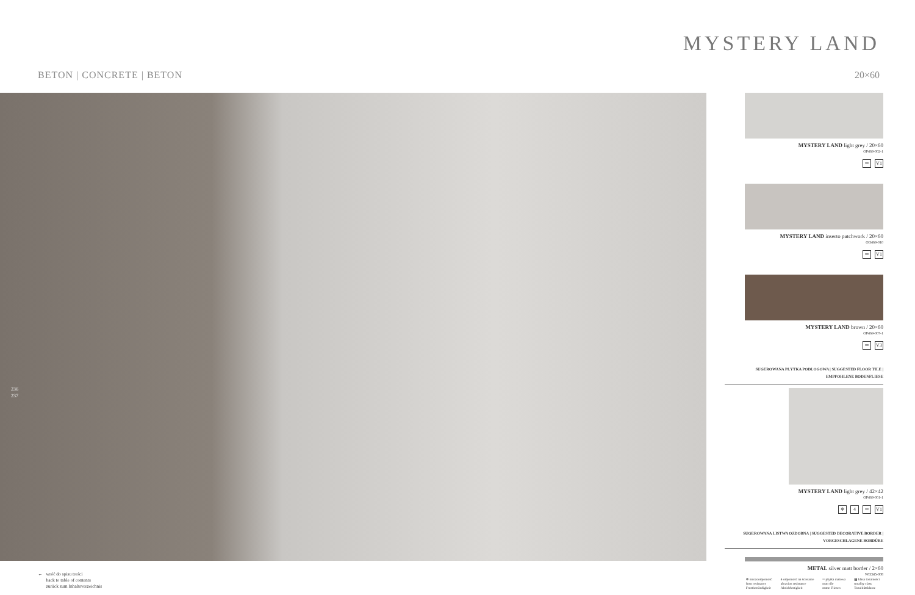MYSTERY LAND
BETON | CONCRETE | BETON 20×60
236
237
MYSTERY LAND light grey / 20×60
OP469-002-1
═ V1
MYSTERY LAND inserto patchwork / 20×60
OD469-010
═ V1
MYSTERY LAND brown / 20×60
OP469-007-1
═ V3
SUGEROWANA PŁYTKA PODŁOGOWA | SUGGESTED FLOOR TILE |
EMPFOHLENE BODENFLIESE
MYSTERY LAND light grey / 42×42
OP469-001-1
❄ 4 ═ V1
SUGEROWANA LISTWA OZDOBNA | SUGGESTED DECORATIVE BORDER |
VORGESCHLAGENE BORDÜRE
METAL silver matt border / 2×60
WD345-008
← wróć do spisu treści
back to table of contents
zurück zum Inhaltsverzeichnis
❄ mrozoodporność
frost resistance
Frostbeständigkeit
4 odporność na ścieranie
abrasion resistance
Abriebfestigkeit
═ płytka matowa
matt tile
matte Fliesen
▦ klasa tonalności
tonality class
Tonalitätsklasse